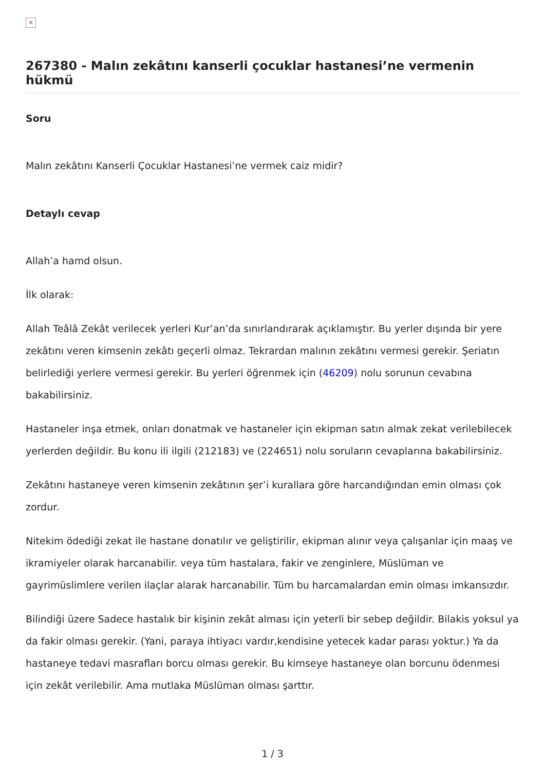×
267380 - Malın zekâtını kanserli çocuklar hastanesi’ne vermenin hükmü
Soru
Malın zekâtını Kanserli Çocuklar Hastanesi’ne vermek caiz midir?
Detaylı cevap
Allah’a hamd olsun.
İlk olarak:
Allah Teâlâ Zekât verilecek yerleri Kur’an’da sınırlandırarak açıklamıştır. Bu yerler dışında bir yere zekâtını veren kimsenin zekâtı geçerli olmaz. Tekrardan malının zekâtını vermesi gerekir. Şeriatın belirlediği yerlere vermesi gerekir. Bu yerleri öğrenmek için (46209) nolu sorunun cevabına bakabilirsiniz.
Hastaneler inşa etmek, onları donatmak ve hastaneler için ekipman satın almak zekat verilebilecek yerlerden değildir. Bu konu ili ilgili (212183) ve (224651) nolu soruların cevaplarına bakabilirsiniz.
Zekâtını hastaneye veren kimsenin zekâtının şer’i kurallara göre harcandığından emin olması çok zordur.
Nitekim ödediği zekat ile hastane donatılır ve geliştirilir, ekipman alınır veya çalışanlar için maaş ve ikramiyeler olarak harcanabilir. veya tüm hastalara, fakir ve zenginlere, Müslüman ve gayrimüslimlere verilen ilaçlar alarak harcanabilir. Tüm bu harcamalardan emin olması imkansızdır.
Bilindiği üzere Sadece hastalık bir kişinin zekât alması için yeterli bir sebep değildir. Bilakis yoksul ya da fakir olması gerekir. (Yani, paraya ihtiyacı vardır,kendisine yetecek kadar parası yoktur.) Ya da hastaneye tedavi masrafları borcu olması gerekir. Bu kimseye hastaneye olan borcunu ödenmesi için zekât verilebilir. Ama mutlaka Müslüman olması şarttır.
1 / 3